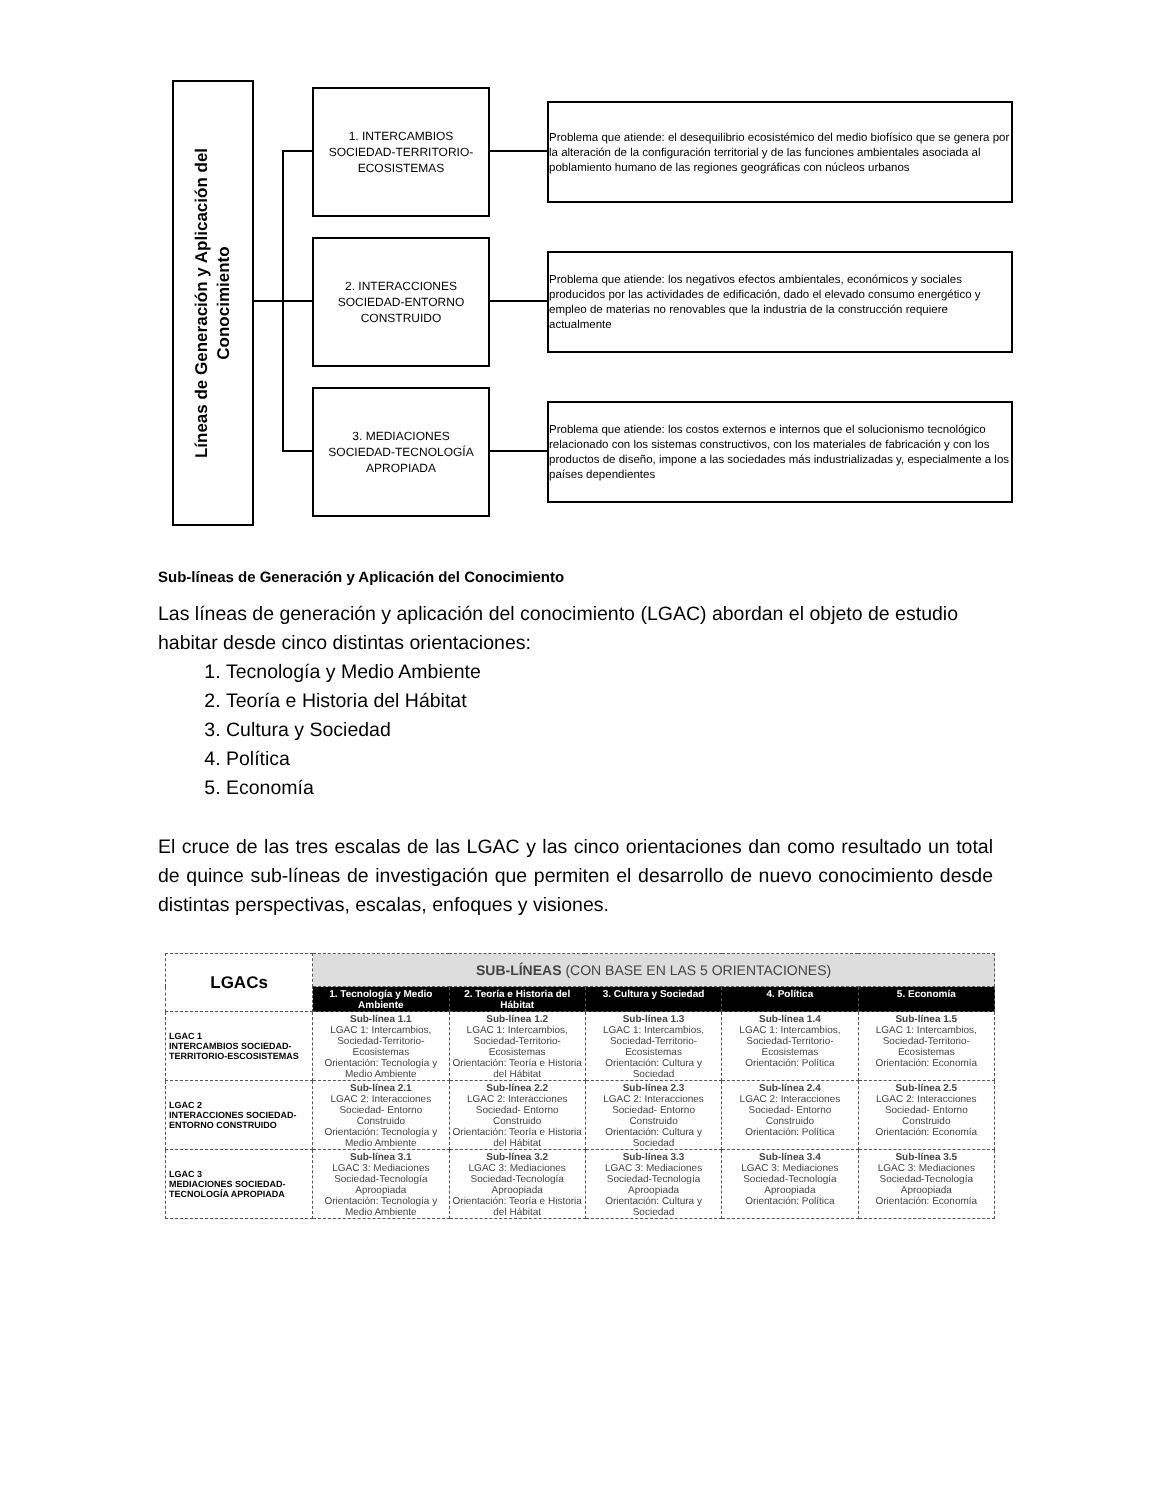Líneas de Generación y Aplicación del
Conocimiento
1. INTERCAMBIOS
SOCIEDAD-TERRITORIO-
ECOSISTEMAS
Problema que atiende: el desequilibrio ecosistémico del medio biofísico que se genera por la alteración de la configuración territorial y de las funciones ambientales asociada al poblamiento humano de las regiones geográficas con núcleos urbanos
2. INTERACCIONES
SOCIEDAD-ENTORNO
CONSTRUIDO
Problema que atiende: los negativos efectos ambientales, económicos y sociales producidos por las actividades de edificación, dado el elevado consumo energético y empleo de materias no renovables que la industria de la construcción requiere actualmente
3. MEDIACIONES
SOCIEDAD-TECNOLOGÍA
APROPIADA
Problema que atiende: los costos externos e internos que el solucionismo tecnológico relacionado con los sistemas constructivos, con los materiales de fabricación y con los productos de diseño, impone a las sociedades más industrializadas y, especialmente a los países dependientes
Sub-líneas de Generación y Aplicación del Conocimiento
Las líneas de generación y aplicación del conocimiento (LGAC) abordan el objeto de estudio habitar desde cinco distintas orientaciones:
1. Tecnología y Medio Ambiente
2. Teoría e Historia del Hábitat
3. Cultura y Sociedad
4. Política
5. Economía
El cruce de las tres escalas de las LGAC y las cinco orientaciones dan como resultado un total de quince sub-líneas de investigación que permiten el desarrollo de nuevo conocimiento desde distintas perspectivas, escalas, enfoques y visiones.
| LGACs | SUB-LÍNEAS (CON BASE EN LAS 5 ORIENTACIONES) | | | | |
| --- | --- | --- | --- | --- | --- |
| | 1. Tecnología y Medio Ambiente | 2. Teoría e Historia del Hábitat | 3. Cultura y Sociedad | 4. Política | 5. Economía |
| LGAC 1 INTERCAMBIOS SOCIEDAD-TERRITORIO-ESCOSISTEMAS | Sub-línea 1.1 LGAC 1: Intercambios, Sociedad-Territorio-Ecosistemas Orientación: Tecnología y Medio Ambiente | Sub-línea 1.2 LGAC 1: Intercambios, Sociedad-Territorio-Ecosistemas Orientación: Teoría e Historia del Hábitat | Sub-línea 1.3 LGAC 1: Intercambios, Sociedad-Territorio-Ecosistemas Orientación: Cultura y Sociedad | Sub-línea 1.4 LGAC 1: Intercambios, Sociedad-Territorio-Ecosistemas Orientación: Política | Sub-línea 1.5 LGAC 1: Intercambios, Sociedad-Territorio-Ecosistemas Orientación: Economía |
| LGAC 2 INTERACCIONES SOCIEDAD-ENTORNO CONSTRUIDO | Sub-línea 2.1 LGAC 2: Interacciones Sociedad- Entorno Construido Orientación: Tecnología y Medio Ambiente | Sub-línea 2.2 LGAC 2: Interacciones Sociedad- Entorno Construido Orientación: Teoría e Historia del Hábitat | Sub-línea 2.3 LGAC 2: Interacciones Sociedad- Entorno Construido Orientación: Cultura y Sociedad | Sub-línea 2.4 LGAC 2: Interacciones Sociedad- Entorno Construido Orientación: Política | Sub-línea 2.5 LGAC 2: Interacciones Sociedad- Entorno Construido Orientación: Economía |
| LGAC 3 MEDIACIONES SOCIEDAD-TECNOLOGÍA APROPIADA | Sub-línea 3.1 LGAC 3: Mediaciones Sociedad-Tecnología Aproopiada Orientación: Tecnología y Medio Ambiente | Sub-línea 3.2 LGAC 3: Mediaciones Sociedad-Tecnología Aproopiada Orientación: Teoría e Historia del Hábitat | Sub-línea 3.3 LGAC 3: Mediaciones Sociedad-Tecnología Aproopiada Orientación: Cultura y Sociedad | Sub-línea 3.4 LGAC 3: Mediaciones Sociedad-Tecnología Aproopiada Orientación: Política | Sub-línea 3.5 LGAC 3: Mediaciones Sociedad-Tecnología Aproopiada Orientación: Economía |